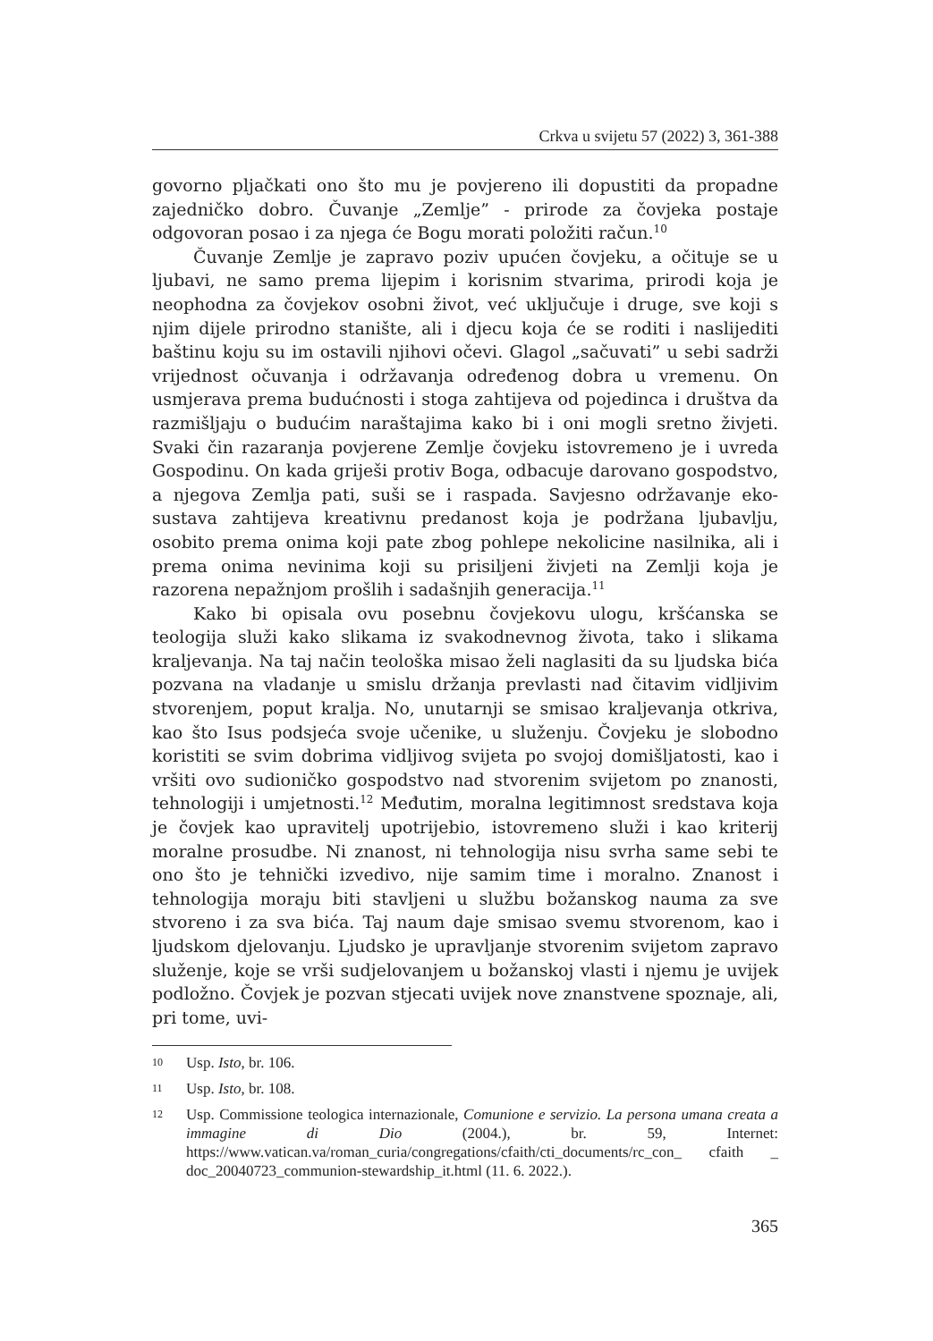Crkva u svijetu 57 (2022) 3, 361-388
govorno pljačkati ono što mu je povjereno ili dopustiti da propadne zajedničko dobro. Čuvanje „Zemlje” - prirode za čovjeka postaje odgovoran posao i za njega će Bogu morati položiti račun.<sup>10</sup>
Čuvanje Zemlje je zapravo poziv upućen čovjeku, a očituje se u ljubavi, ne samo prema lijepim i korisnim stvarima, prirodi koja je neophodna za čovjekov osobni život, već uključuje i druge, sve koji s njim dijele prirodno stanište, ali i djecu koja će se roditi i naslijediti baštinu koju su im ostavili njihovi očevi. Glagol „sačuvati” u sebi sadrži vrijednost očuvanja i održavanja određenog dobra u vremenu. On usmjerava prema budućnosti i stoga zahtijeva od pojedinca i društva da razmišljaju o budućim naraštajima kako bi i oni mogli sretno živjeti. Svaki čin razaranja povjerene Zemlje čovjeku istovremeno je i uvreda Gospodinu. On kada griješi protiv Boga, odbacuje darovano gospodstvo, a njegova Zemlja pati, suši se i raspada. Savjesno održavanje eko-sustava zahtijeva kreativnu predanost koja je podržana ljubavlju, osobito prema onima koji pate zbog pohlepe nekolicine nasilnika, ali i prema onima nevinima koji su prisiljeni živjeti na Zemlji koja je razorena nepažnjom prošlih i sadašnjih generacija.<sup>11</sup>
Kako bi opisala ovu posebnu čovjekovu ulogu, kršćanska se teologija služi kako slikama iz svakodnevnog života, tako i slikama kraljevanja. Na taj način teološka misao želi naglasiti da su ljudska bića pozvana na vladanje u smislu držanja prevlasti nad čitavim vidljivim stvorenjem, poput kralja. No, unutarnji se smisao kraljevanja otkriva, kao što Isus podsjeća svoje učenike, u služenju. Čovjeku je slobodno koristiti se svim dobrima vidljivog svijeta po svojoj domišljatosti, kao i vršiti ovo sudioničko gospodstvo nad stvorenim svijetom po znanosti, tehnologiji i umjetnosti.<sup>12</sup> Međutim, moralna legitimnost sredstava koja je čovjek kao upravitelj upotrijebio, istovremeno služi i kao kriterij moralne prosudbe. Ni znanost, ni tehnologija nisu svrha same sebi te ono što je tehnički izvedivo, nije samim time i moralno. Znanost i tehnologija moraju biti stavljeni u službu božanskog nauma za sve stvoreno i za sva bića. Taj naum daje smisao svemu stvorenom, kao i ljudskom djelovanju. Ljudsko je upravljanje stvorenim svijetom zapravo služenje, koje se vrši sudjelovanjem u božanskoj vlasti i njemu je uvijek podložno. Čovjek je pozvan stjecati uvijek nove znanstvene spoznaje, ali, pri tome, uvi-
10 Usp. Isto, br. 106.
11 Usp. Isto, br. 108.
12 Usp. Commissione teologica internazionale, Comunione e servizio. La persona umana creata a immagine di Dio (2004.), br. 59, Internet: https://www.vatican.va/roman_curia/congregations/cfaith/cti_documents/rc_con_ cfaith _ doc_20040723_communion-stewardship_it.html (11. 6. 2022.).
365